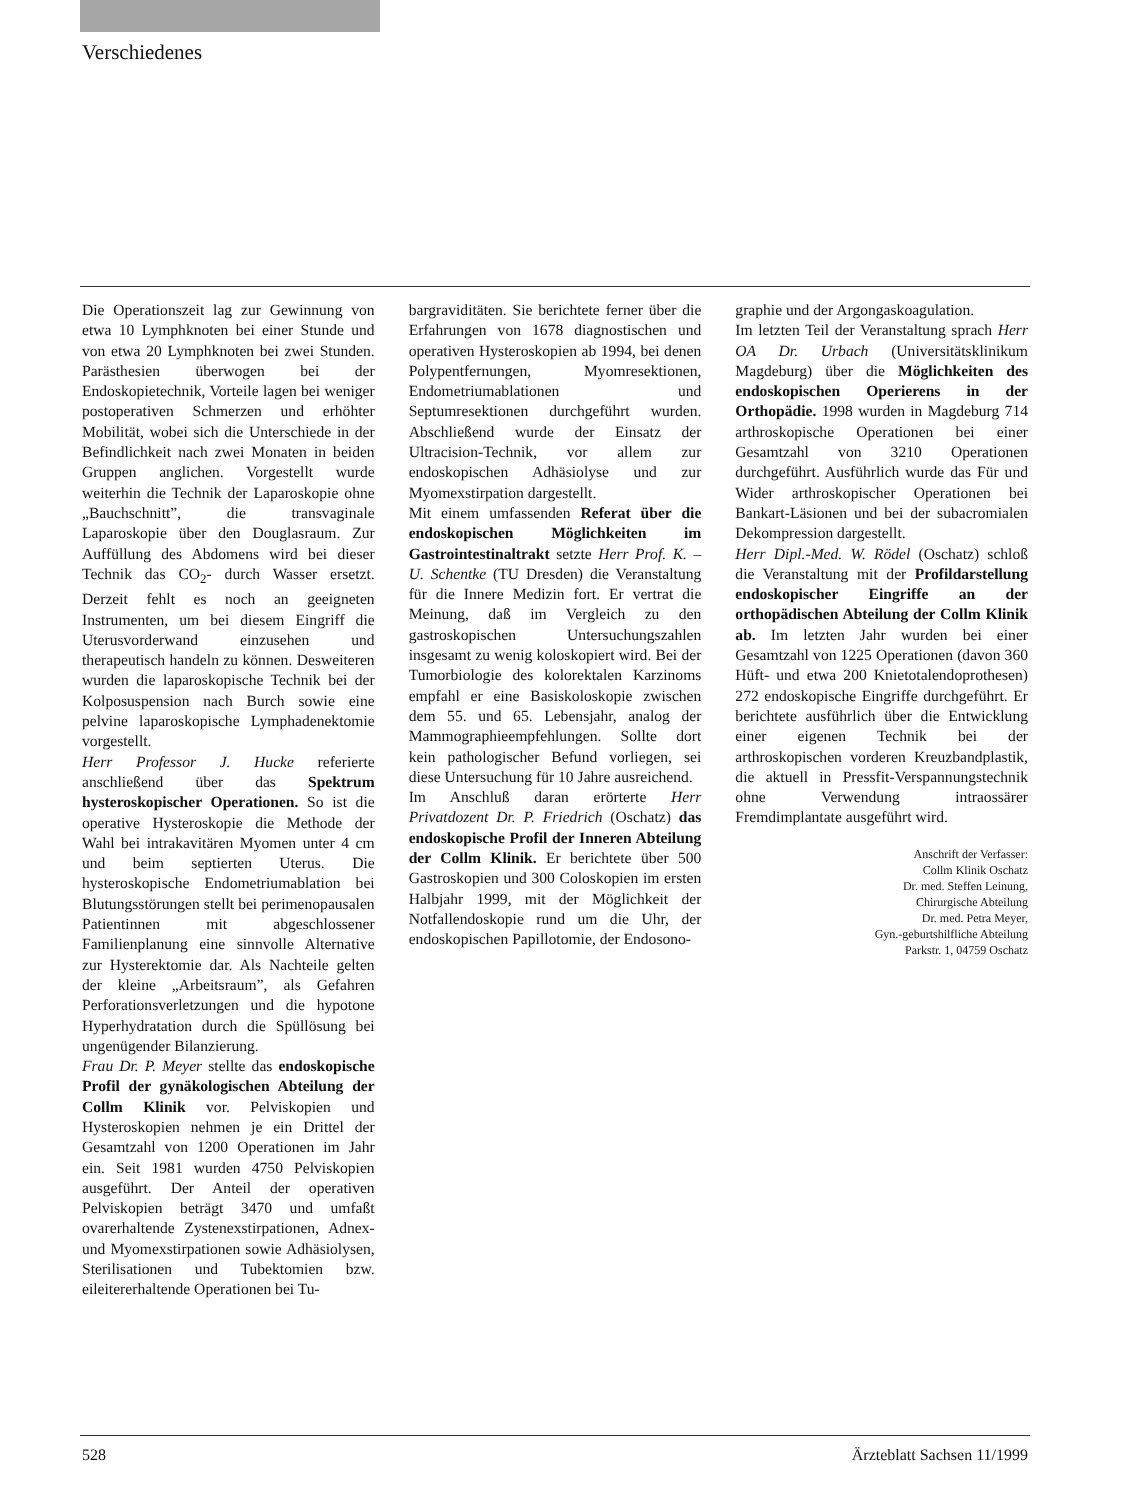Verschiedenes
Die Operationszeit lag zur Gewinnung von etwa 10 Lymphknoten bei einer Stunde und von etwa 20 Lymphknoten bei zwei Stunden. Parästhesien überwogen bei der Endoskopietechnik, Vorteile lagen bei weniger postoperativen Schmerzen und erhöhter Mobilität, wobei sich die Unterschiede in der Befindlichkeit nach zwei Monaten in beiden Gruppen anglichen. Vorgestellt wurde weiterhin die Technik der Laparoskopie ohne „Bauchschnitt”, die transvaginale Laparoskopie über den Douglasraum. Zur Auffüllung des Abdomens wird bei dieser Technik das CO<sub>2</sub>- durch Wasser ersetzt. Derzeit fehlt es noch an geeigneten Instrumenten, um bei diesem Eingriff die Uterusvorderwand einzusehen und therapeutisch handeln zu können. Desweiteren wurden die laparoskopische Technik bei der Kolposuspension nach Burch sowie eine pelvine laparoskopische Lymphadenektomie vorgestellt.
Herr Professor J. Hucke referierte anschließend über das Spektrum hysteroskopischer Operationen. So ist die operative Hysteroskopie die Methode der Wahl bei intrakavitären Myomen unter 4 cm und beim septierten Uterus. Die hysteroskopische Endometriumablation bei Blutungsstörungen stellt bei perimenopausalen Patientinnen mit abgeschlossener Familienplanung eine sinnvolle Alternative zur Hysterektomie dar. Als Nachteile gelten der kleine „Arbeitsraum”, als Gefahren Perforationsverletzungen und die hypotone Hyperhydratation durch die Spüllösung bei ungenügender Bilanzierung.
Frau Dr. P. Meyer stellte das endoskopische Profil der gynäkologischen Abteilung der Collm Klinik vor. Pelviskopien und Hysteroskopien nehmen je ein Drittel der Gesamtzahl von 1200 Operationen im Jahr ein. Seit 1981 wurden 4750 Pelviskopien ausgeführt. Der Anteil der operativen Pelviskopien beträgt 3470 und umfaßt ovarerhaltende Zystenexstirpationen, Adnex- und Myomexstirpationen sowie Adhäsiolysen, Sterilisationen und Tubektomien bzw. eileitererhaltende Operationen bei Tu-
bargraviditäten. Sie berichtete ferner über die Erfahrungen von 1678 diagnostischen und operativen Hysteroskopien ab 1994, bei denen Polypentfernungen, Myomresektionen, Endometriumablationen und Septumresektionen durchgeführt wurden. Abschließend wurde der Einsatz der Ultracision-Technik, vor allem zur endoskopischen Adhäsiolyse und zur Myomexstirpation dargestellt.
Mit einem umfassenden Referat über die endoskopischen Möglichkeiten im Gastrointestinaltrakt setzte Herr Prof. K. – U. Schentke (TU Dresden) die Veranstaltung für die Innere Medizin fort. Er vertrat die Meinung, daß im Vergleich zu den gastroskopischen Untersuchungszahlen insgesamt zu wenig koloskopiert wird. Bei der Tumorbiologie des kolorektalen Karzinoms empfahl er eine Basiskoloskopie zwischen dem 55. und 65. Lebensjahr, analog der Mammographieempfehlungen. Sollte dort kein pathologischer Befund vorliegen, sei diese Untersuchung für 10 Jahre ausreichend.
Im Anschluß daran erörterte Herr Privatdozent Dr. P. Friedrich (Oschatz) das endoskopische Profil der Inneren Abteilung der Collm Klinik. Er berichtete über 500 Gastroskopien und 300 Coloskopien im ersten Halbjahr 1999, mit der Möglichkeit der Notfallendoskopie rund um die Uhr, der endoskopischen Papillotomie, der Endosono-
graphie und der Argongaskoagulation.
Im letzten Teil der Veranstaltung sprach Herr OA Dr. Urbach (Universitätsklinikum Magdeburg) über die Möglichkeiten des endoskopischen Operierens in der Orthopädie. 1998 wurden in Magdeburg 714 arthroskopische Operationen bei einer Gesamtzahl von 3210 Operationen durchgeführt. Ausführlich wurde das Für und Wider arthroskopischer Operationen bei Bankart-Läsionen und bei der subacromialen Dekompression dargestellt.
Herr Dipl.-Med. W. Rödel (Oschatz) schloß die Veranstaltung mit der Profildarstellung endoskopischer Eingriffe an der orthopädischen Abteilung der Collm Klinik ab. Im letzten Jahr wurden bei einer Gesamtzahl von 1225 Operationen (davon 360 Hüft- und etwa 200 Knietotalendoprothesen) 272 endoskopische Eingriffe durchgeführt. Er berichtete ausführlich über die Entwicklung einer eigenen Technik bei der arthroskopischen vorderen Kreuzbandplastik, die aktuell in Pressfit-Verspannungstechnik ohne Verwendung intraossärer Fremdimplantate ausgeführt wird.
Anschrift der Verfasser:
Collm Klinik Oschatz
Dr. med. Steffen Leinung,
Chirurgische Abteilung
Dr. med. Petra Meyer,
Gyn.-geburtshilfliche Abteilung
Parkstr. 1, 04759 Oschatz
528 Ärzteblatt Sachsen 11/1999